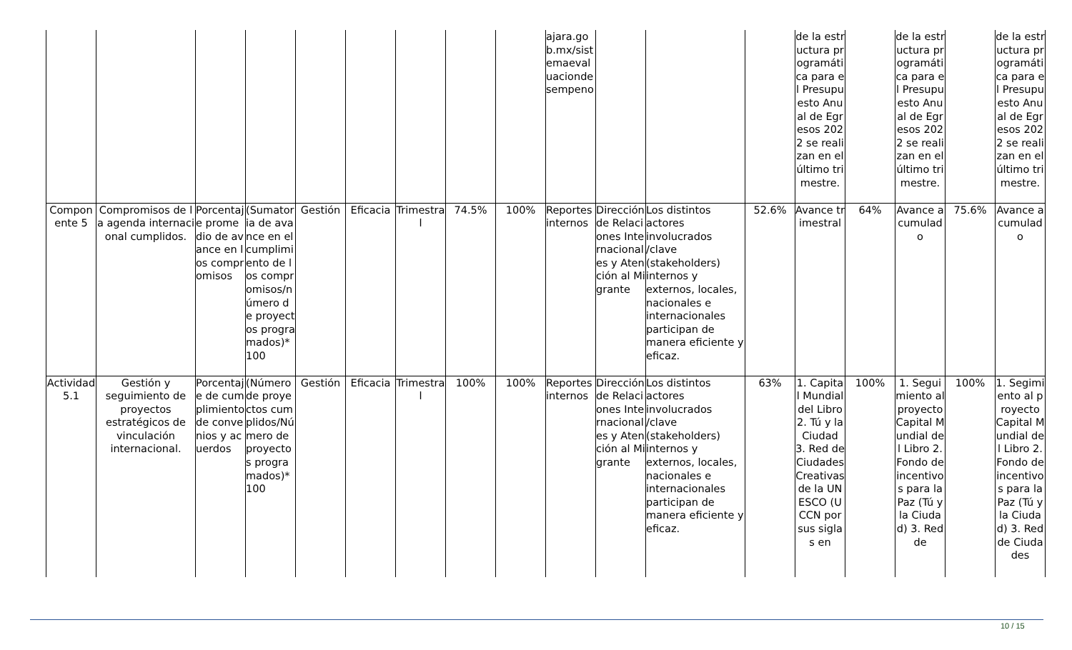| | | | | | | | | | ajara.go b.mx/sistemaevaluacionde sempeno | | | | de la estructura programática para el Presupuesto Anual de Egresos 2022 se realizan en el último trimestre. | | de la estructura programática para el Presupuesto Anual de Egresos 2022 se realizan en el último trimestre. | | de la estructura programática para el Presupuesto Anual de Egresos 2022 se realizan en el último trimestre. |
| Componente 5 | Compromisos de la agenda internacional cumplidos. | Porcentaje promedio de avance en los compromisos | (Sumatoria de avance en el cumplimiento de los compromisos/número de proyectos programados)*100 | Gestión | Eficacia | Trimestral | 74.5% | 100% | Reportes internos | Dirección de Relaciones Internacionales y Atención al Migrante | Los distintos actores involucrados /clave (stakeholders) internos y externos, locales, nacionales e internacionales participan de manera eficiente y eficaz. | 52.6% | Avance trimestral | 64% | Avance acumulado | 75.6% | Avance acumulado |
| Actividad 5.1 | Gestión y seguimiento de proyectos estratégicos de vinculación internacional. | Porcentaje de cumplimiento de convenios y acuerdos | (Número de proyectos cumplidos/Número de proyectos programados)*100 | Gestión | Eficacia | Trimestral | 100% | 100% | Reportes internos | Dirección de Relaciones Internacionales y Atención al Migrante | Los distintos actores involucrados /clave (stakeholders) internos y externos, locales, nacionales e internacionales participan de manera eficiente y eficaz. | 63% | 1. Capital Mundial del Libro 2. Tú y la Ciudad 3. Red de Ciudades Creativas de la UNESCO (UCCN por sus siglas en | 100% | 1. Seguimiento al proyecto Capital Mundial del Libro 2. Fondo de incentivos para la Paz (Tú y la Ciudad) 3. Red de | 100% | 1. Segimiento al proyecto Capital Mundial del Libro 2. Fondo de incentivos para la Paz (Tú y la Ciudad) 3. Red de Ciudades |
10 / 15